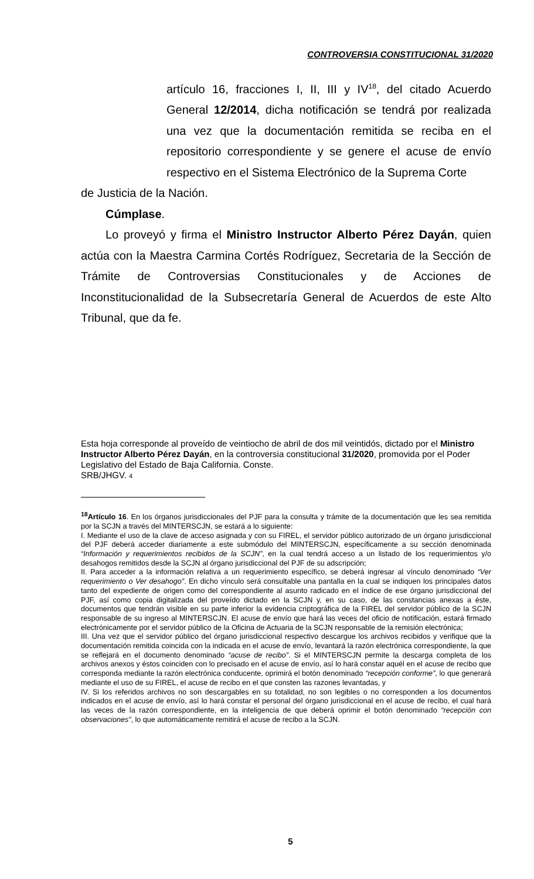CONTROVERSIA CONSTITUCIONAL 31/2020
artículo 16, fracciones I, II, III y IV<sup>18</sup>, del citado Acuerdo General 12/2014, dicha notificación se tendrá por realizada una vez que la documentación remitida se reciba en el repositorio correspondiente y se genere el acuse de envío respectivo en el Sistema Electrónico de la Suprema Corte
de Justicia de la Nación.
Cúmplase.
Lo proveyó y firma el Ministro Instructor Alberto Pérez Dayán, quien actúa con la Maestra Carmina Cortés Rodríguez, Secretaria de la Sección de Trámite de Controversias Constitucionales y de Acciones de Inconstitucionalidad de la Subsecretaría General de Acuerdos de este Alto Tribunal, que da fe.
Esta hoja corresponde al proveído de veintiocho de abril de dos mil veintidós, dictado por el Ministro Instructor Alberto Pérez Dayán, en la controversia constitucional 31/2020, promovida por el Poder Legislativo del Estado de Baja California. Conste.
SRB/JHGV. 4
<sup>18</sup> Artículo 16. En los órganos jurisdiccionales del PJF para la consulta y trámite de la documentación que les sea remitida por la SCJN a través del MINTERSCJN, se estará a lo siguiente:
I. Mediante el uso de la clave de acceso asignada y con su FIREL, el servidor público autorizado de un órgano jurisdiccional del PJF deberá acceder diariamente a este submódulo del MINTERSCJN, específicamente a su sección denominada “Información y requerimientos recibidos de la SCJN”, en la cual tendrá acceso a un listado de los requerimientos y/o desahogos remitidos desde la SCJN al órgano jurisdiccional del PJF de su adscripción;
II. Para acceder a la información relativa a un requerimiento específico, se deberá ingresar al vínculo denominado “Ver requerimiento o Ver desahogo”. En dicho vínculo será consultable una pantalla en la cual se indiquen los principales datos tanto del expediente de origen como del correspondiente al asunto radicado en el índice de ese órgano jurisdiccional del PJF, así como copia digitalizada del proveído dictado en la SCJN y, en su caso, de las constancias anexas a éste, documentos que tendrán visible en su parte inferior la evidencia criptográfica de la FIREL del servidor público de la SCJN responsable de su ingreso al MINTERSCJN. El acuse de envío que hará las veces del oficio de notificación, estará firmado electrónicamente por el servidor público de la Oficina de Actuaria de la SCJN responsable de la remisión electrónica;
III. Una vez que el servidor público del órgano jurisdiccional respectivo descargue los archivos recibidos y verifique que la documentación remitida coincida con la indicada en el acuse de envío, levantará la razón electrónica correspondiente, la que se reflejará en el documento denominado “acuse de recibo”. Si el MINTERSCJN permite la descarga completa de los archivos anexos y éstos coinciden con lo precisado en el acuse de envío, así lo hará constar aquél en el acuse de recibo que corresponda mediante la razón electrónica conducente, oprimirá el botón denominado “recepción conforme”, lo que generará mediante el uso de su FIREL, el acuse de recibo en el que consten las razones levantadas, y
IV. Si los referidos archivos no son descargables en su totalidad, no son legibles o no corresponden a los documentos indicados en el acuse de envío, así lo hará constar el personal del órgano jurisdiccional en el acuse de recibo, el cual hará las veces de la razón correspondiente, en la inteligencia de que deberá oprimir el botón denominado “recepción con observaciones”, lo que automáticamente remitirá el acuse de recibo a la SCJN.
5